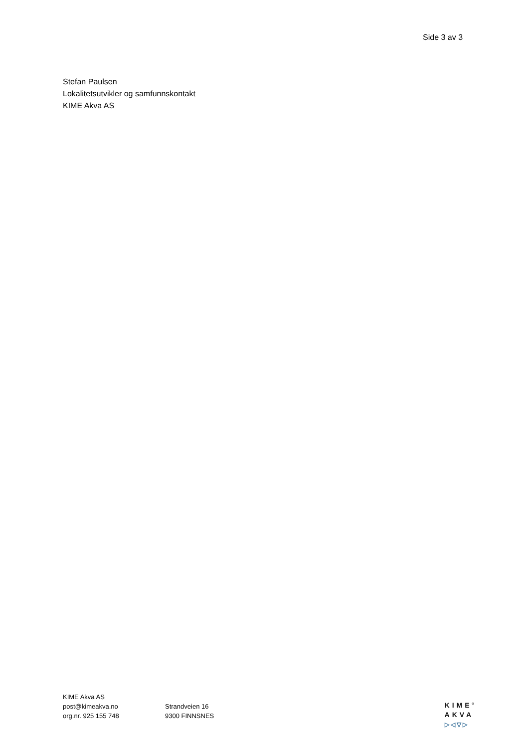Side 3 av 3
Stefan Paulsen
Lokalitetsutvikler og samfunnskontakt
KIME Akva AS
KIME Akva AS
post@kimeakva.no
org.nr. 925 155 748
Strandveien 16
9300 FINNSNES
KIME<sup>®</sup>
AKVA
▷◁▽▷